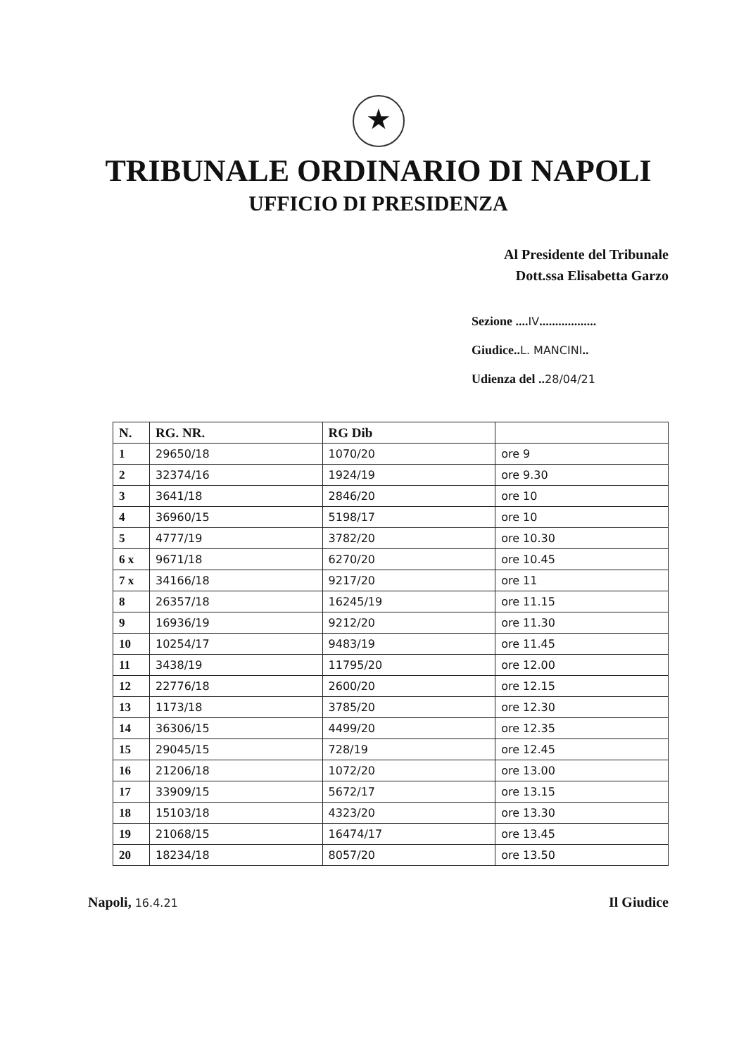★
TRIBUNALE ORDINARIO DI NAPOLI
UFFICIO DI PRESIDENZA
Al Presidente del Tribunale
Dott.ssa Elisabetta Garzo
Sezione ....IV..................
Giudice..L. MANCINI..
Udienza del ..28/04/21
| N. | RG. NR. | RG Dib | |
| --- | --- | --- | --- |
| 1 | 29650/18 | 1070/20 | ore 9 |
| 2 | 32374/16 | 1924/19 | ore 9.30 |
| 3 | 3641/18 | 2846/20 | ore 10 |
| 4 | 36960/15 | 5198/17 | ore 10 |
| 5 | 4777/19 | 3782/20 | ore 10.30 |
| 6 x | 9671/18 | 6270/20 | ore 10.45 |
| 7 x | 34166/18 | 9217/20 | ore 11 |
| 8 | 26357/18 | 16245/19 | ore 11.15 |
| 9 | 16936/19 | 9212/20 | ore 11.30 |
| 10 | 10254/17 | 9483/19 | ore 11.45 |
| 11 | 3438/19 | 11795/20 | ore 12.00 |
| 12 | 22776/18 | 2600/20 | ore 12.15 |
| 13 | 1173/18 | 3785/20 | ore 12.30 |
| 14 | 36306/15 | 4499/20 | ore 12.35 |
| 15 | 29045/15 | 728/19 | ore 12.45 |
| 16 | 21206/18 | 1072/20 | ore 13.00 |
| 17 | 33909/15 | 5672/17 | ore 13.15 |
| 18 | 15103/18 | 4323/20 | ore 13.30 |
| 19 | 21068/15 | 16474/17 | ore 13.45 |
| 20 | 18234/18 | 8057/20 | ore 13.50 |
Napoli, 16.4.21
Il Giudice